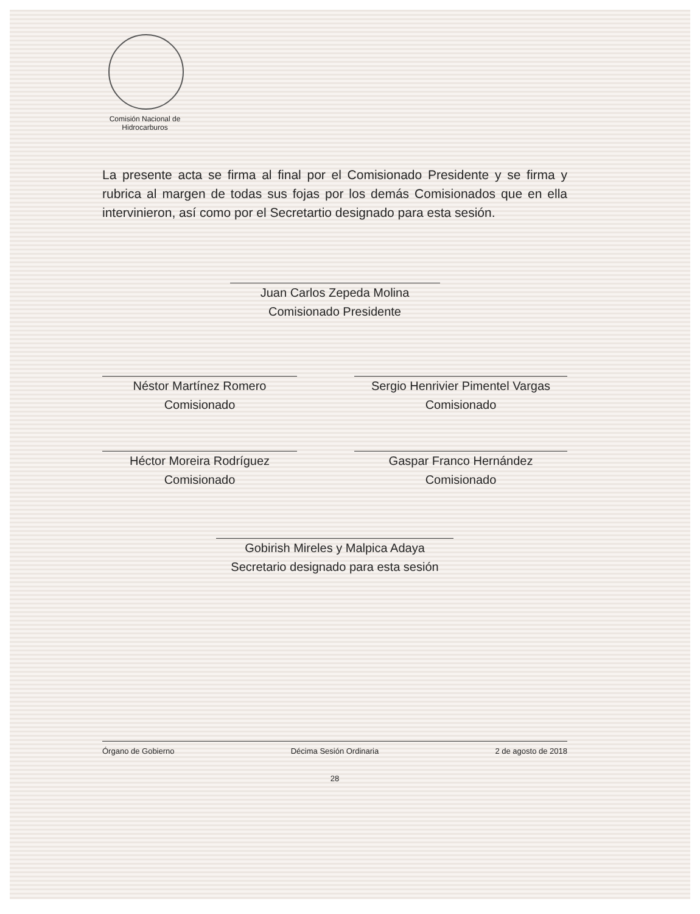Comisión Nacional de Hidrocarburos
La presente acta se firma al final por el Comisionado Presidente y se firma y rubrica al margen de todas sus fojas por los demás Comisionados que en ella intervinieron, así como por el Secretartio designado para esta sesión.
Juan Carlos Zepeda Molina
Comisionado Presidente
Néstor Martínez Romero
Comisionado
Sergio Henrivier Pimentel Vargas
Comisionado
Héctor Moreira Rodríguez
Comisionado
Gaspar Franco Hernández
Comisionado
Gobirish Mireles y Malpica Adaya
Secretario designado para esta sesión
Órgano de Gobierno Décima Sesión Ordinaria 2 de agosto de 2018
28